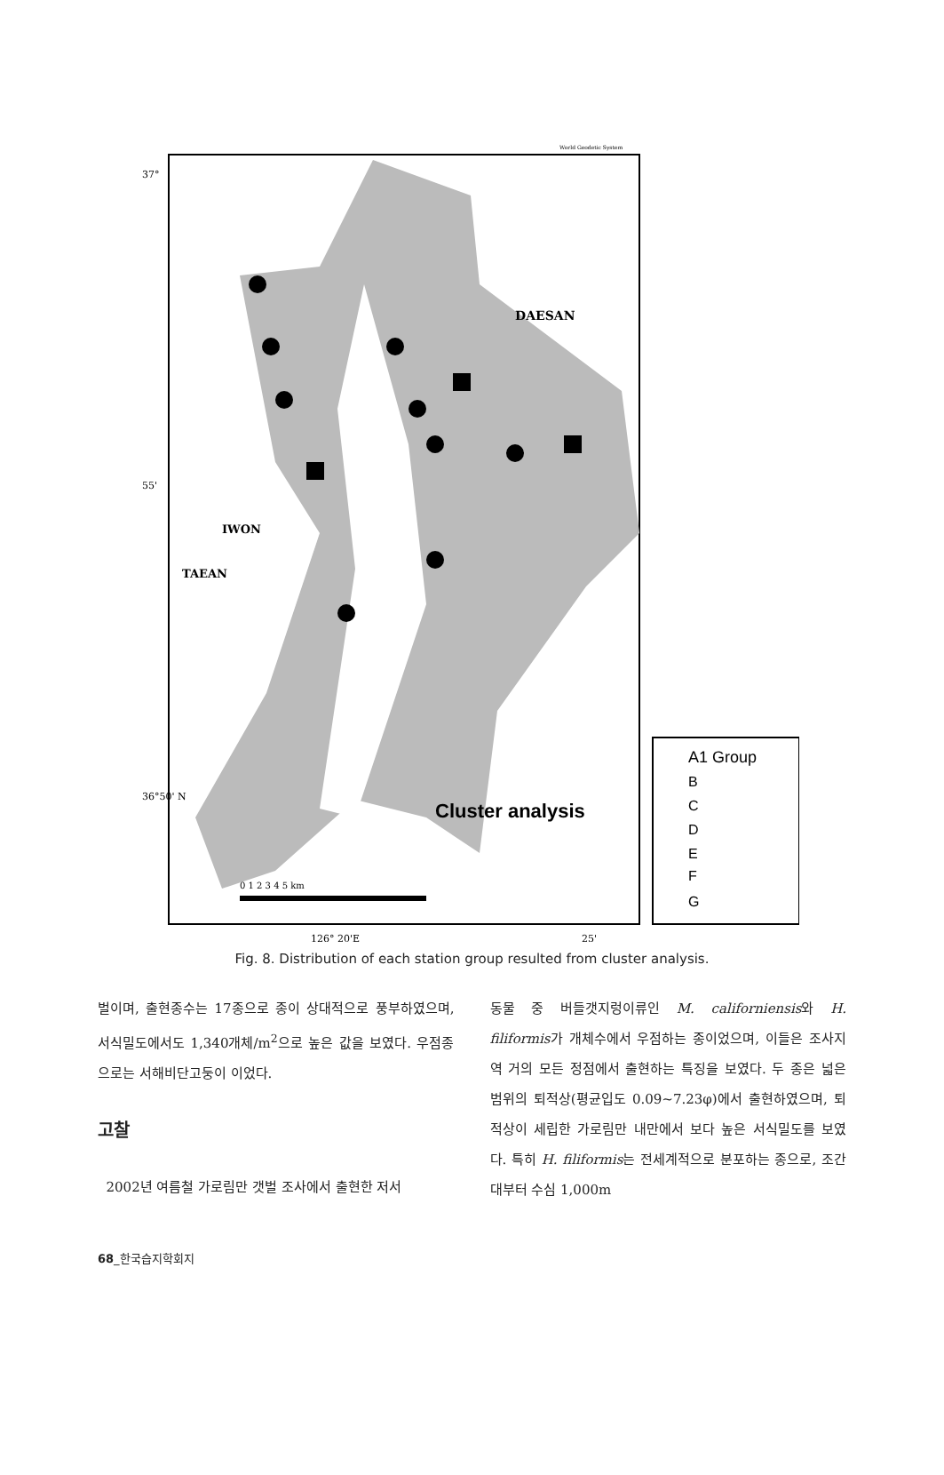World Geodetic System
DAESAN
IWON
TAEAN
Cluster analysis
37°
55'
36°50' N
126° 20'E
25'
0 1 2 3 4 5 km
A1 Group
B
C
D
E
F
G
Fig. 8. Distribution of each station group resulted from cluster analysis.
벌이며, 출현종수는 17종으로 종이 상대적으로 풍부하였으며, 서식밀도에서도 1,340개체/m<sup>2</sup>으로 높은 값을 보였다. 우점종으로는 서해비단고둥이 이었다.
고찰
2002년 여름철 가로림만 갯벌 조사에서 출현한 저서
동물 중 버들갯지렁이류인 M. californiensis와 H. filiformis가 개체수에서 우점하는 종이었으며, 이들은 조사지역 거의 모든 정점에서 출현하는 특징을 보였다. 두 종은 넓은 범위의 퇴적상(평균입도 0.09~7.23φ)에서 출현하였으며, 퇴적상이 세립한 가로림만 내만에서 보다 높은 서식밀도를 보였다. 특히 H. filiformis는 전세계적으로 분포하는 종으로, 조간대부터 수심 1,000m
68_한국습지학회지